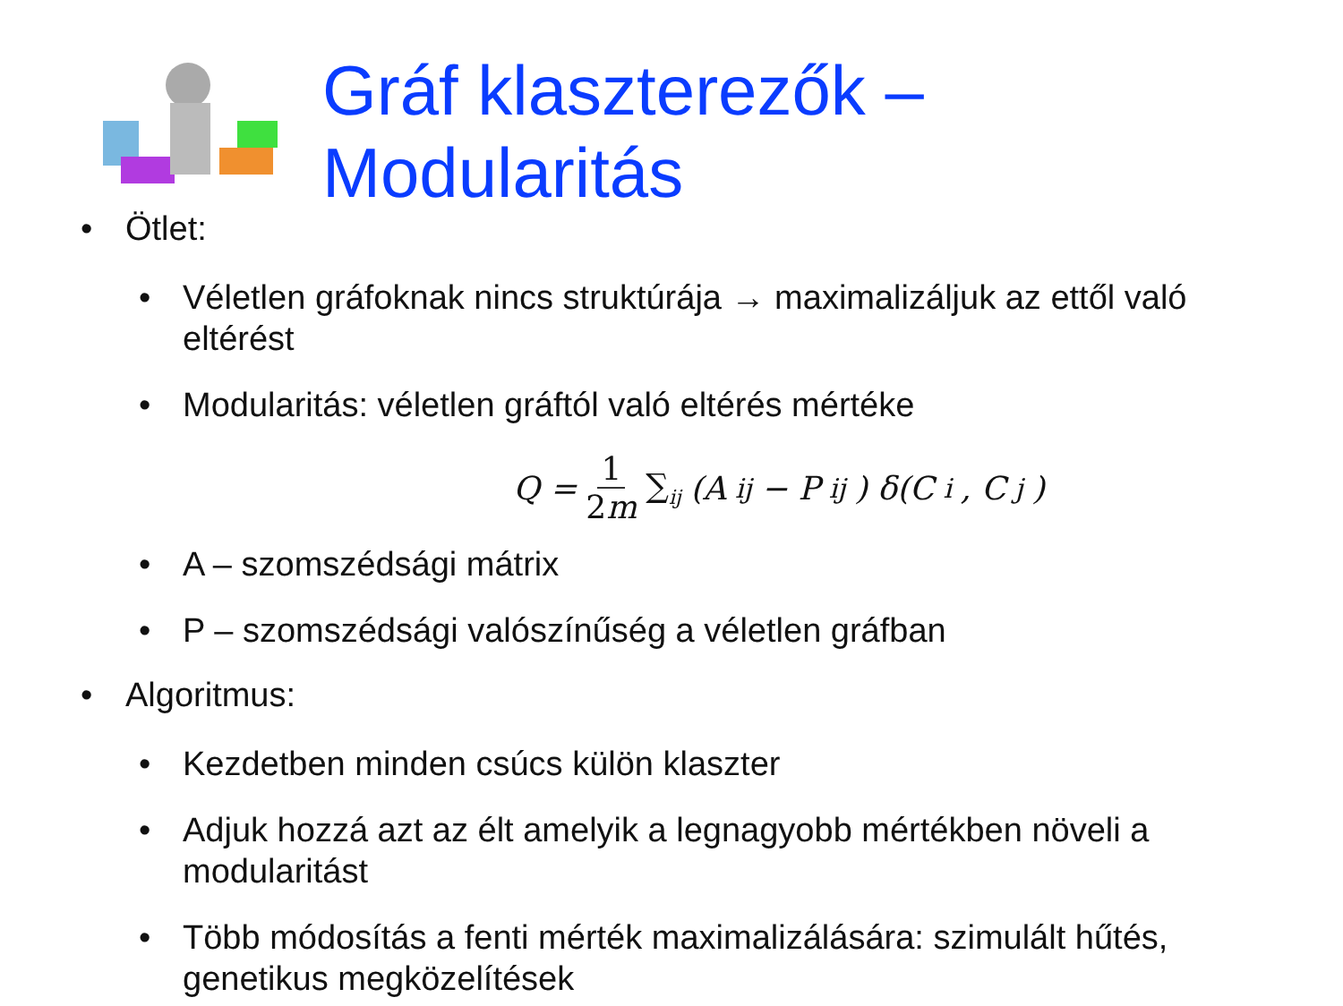Gráf klaszterezők –
Modularitás
• Ötlet:
• Véletlen gráfoknak nincs struktúrája → maximalizáljuk az ettől való eltérést
• Modularitás: véletlen gráftól való eltérés mértéke
Q = 1 2m ∑<sub>ij</sub> (A<sub>ij</sub> − P<sub>ij</sub>) δ(C<sub>i</sub>, C<sub>j</sub>)
• A – szomszédsági mátrix
• P – szomszédsági valószínűség a véletlen gráfban
• Algoritmus:
• Kezdetben minden csúcs külön klaszter
• Adjuk hozzá azt az élt amelyik a legnagyobb mértékben növeli a modularitást
• Több módosítás a fenti mérték maximalizálására: szimulált hűtés, genetikus megközelítések